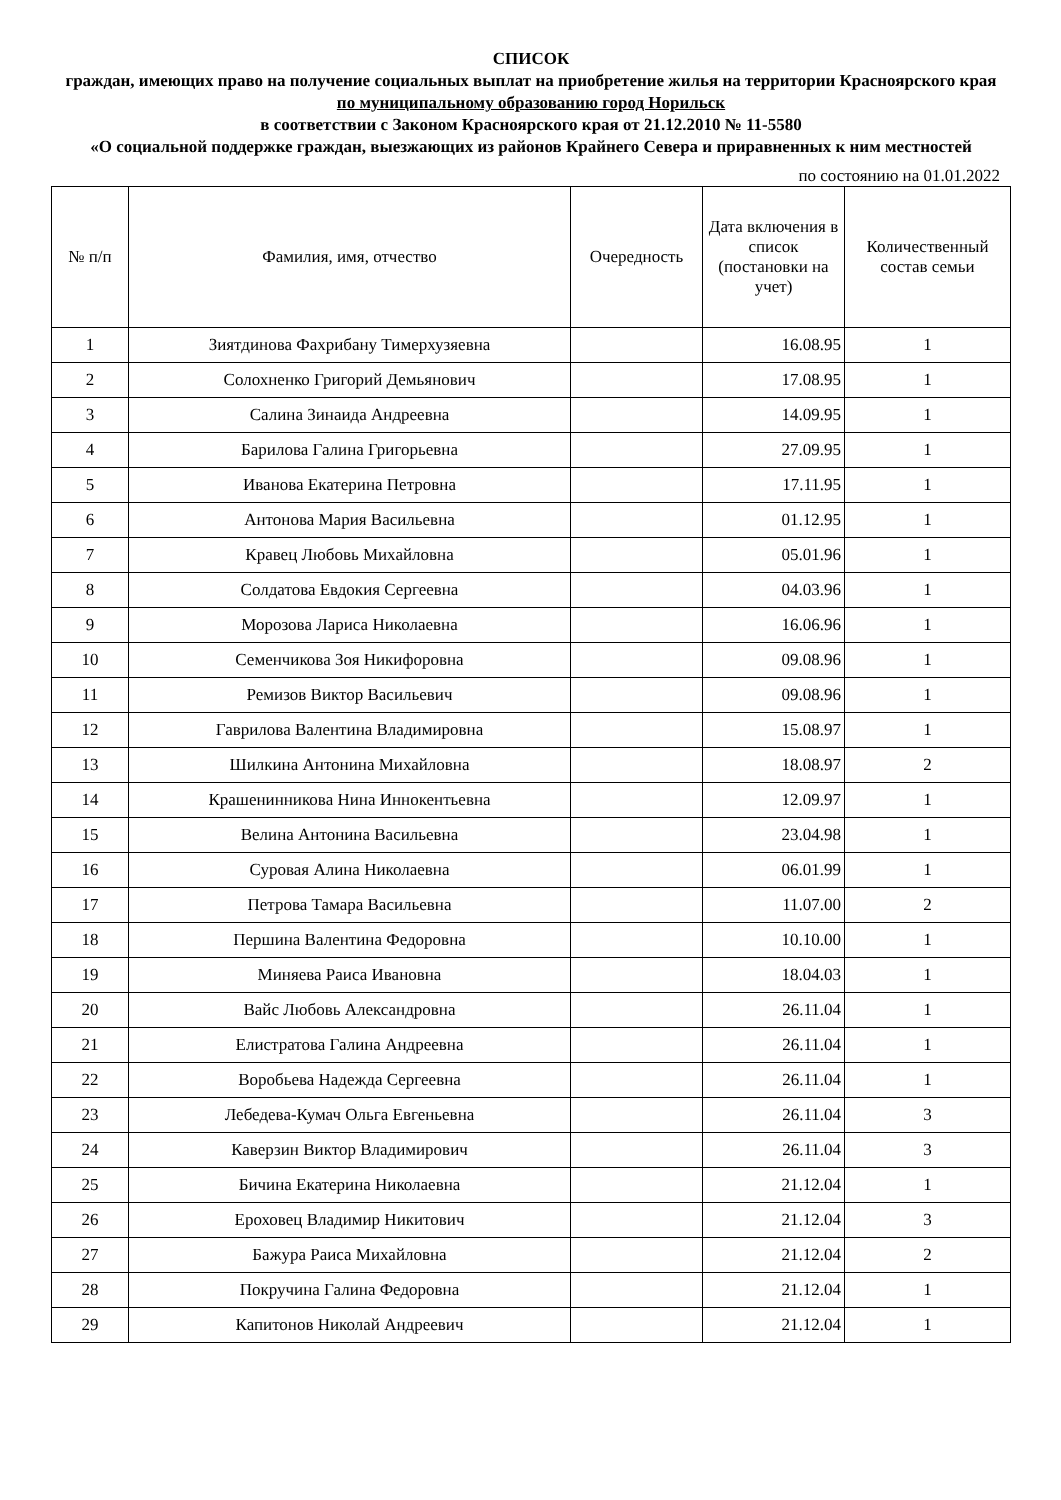СПИСОК
граждан, имеющих право на получение социальных выплат на приобретение жилья на территории Красноярского края
по муниципальному образованию город Норильск
в соответствии с Законом Красноярского края от 21.12.2010 № 11-5580
«О социальной поддержке граждан, выезжающих из районов Крайнего Севера и приравненных к ним местностей
по состоянию на 01.01.2022
| № п/п | Фамилия, имя, отчество | Очередность | Дата включения в список (постановки на учет) | Количественный состав семьи |
| --- | --- | --- | --- | --- |
| 1 | Зиятдинова Фахрибану Тимерхузяевна | | 16.08.95 | 1 |
| 2 | Солохненко Григорий Демьянович | | 17.08.95 | 1 |
| 3 | Салина Зинаида Андреевна | | 14.09.95 | 1 |
| 4 | Барилова Галина Григорьевна | | 27.09.95 | 1 |
| 5 | Иванова Екатерина Петровна | | 17.11.95 | 1 |
| 6 | Антонова Мария Васильевна | | 01.12.95 | 1 |
| 7 | Кравец Любовь Михайловна | | 05.01.96 | 1 |
| 8 | Солдатова Евдокия Сергеевна | | 04.03.96 | 1 |
| 9 | Морозова Лариса Николаевна | | 16.06.96 | 1 |
| 10 | Семенчикова Зоя Никифоровна | | 09.08.96 | 1 |
| 11 | Ремизов Виктор Васильевич | | 09.08.96 | 1 |
| 12 | Гаврилова Валентина Владимировна | | 15.08.97 | 1 |
| 13 | Шилкина Антонина Михайловна | | 18.08.97 | 2 |
| 14 | Крашенинникова Нина Иннокентьевна | | 12.09.97 | 1 |
| 15 | Велина Антонина Васильевна | | 23.04.98 | 1 |
| 16 | Суровая Алина Николаевна | | 06.01.99 | 1 |
| 17 | Петрова Тамара Васильевна | | 11.07.00 | 2 |
| 18 | Першина Валентина Федоровна | | 10.10.00 | 1 |
| 19 | Миняева Раиса Ивановна | | 18.04.03 | 1 |
| 20 | Вайс Любовь Александровна | | 26.11.04 | 1 |
| 21 | Елистратова Галина Андреевна | | 26.11.04 | 1 |
| 22 | Воробьева Надежда Сергеевна | | 26.11.04 | 1 |
| 23 | Лебедева-Кумач Ольга Евгеньевна | | 26.11.04 | 3 |
| 24 | Каверзин Виктор Владимирович | | 26.11.04 | 3 |
| 25 | Бичина Екатерина Николаевна | | 21.12.04 | 1 |
| 26 | Ероховец Владимир Никитович | | 21.12.04 | 3 |
| 27 | Бажура Раиса Михайловна | | 21.12.04 | 2 |
| 28 | Покручина Галина Федоровна | | 21.12.04 | 1 |
| 29 | Капитонов Николай Андреевич | | 21.12.04 | 1 |